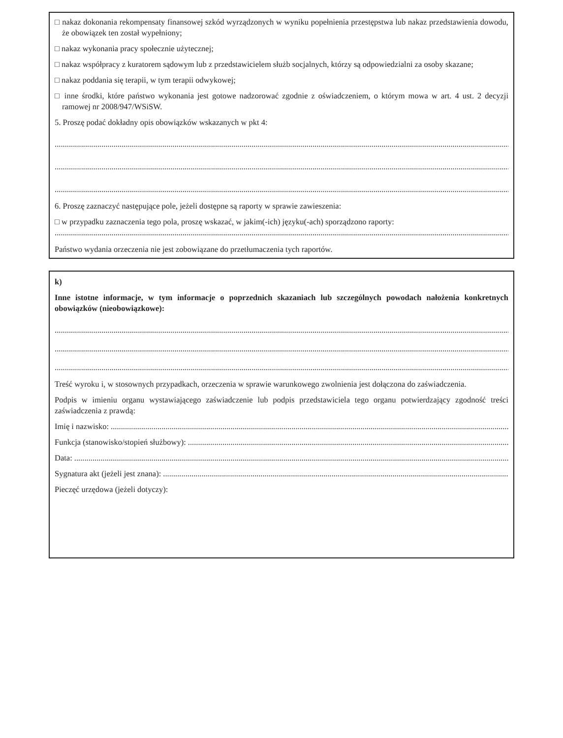□ nakaz dokonania rekompensaty finansowej szkód wyrządzonych w wyniku popełnienia przestępstwa lub nakaz przedstawienia dowodu, że obowiązek ten został wypełniony;
□ nakaz wykonania pracy społecznie użytecznej;
□ nakaz współpracy z kuratorem sądowym lub z przedstawicielem służb socjalnych, którzy są odpowiedzialni za osoby skazane;
□ nakaz poddania się terapii, w tym terapii odwykowej;
□ inne środki, które państwo wykonania jest gotowe nadzorować zgodnie z oświadczeniem, o którym mowa w art. 4 ust. 2 decyzji ramowej nr 2008/947/WSiSW.
5. Proszę podać dokładny opis obowiązków wskazanych w pkt 4:
........................................................................................................................................................................................................................................
........................................................................................................................................................................................................................................
........................................................................................................................................................................................................................................
6. Proszę zaznaczyć następujące pole, jeżeli dostępne są raporty w sprawie zawieszenia:
□ w przypadku zaznaczenia tego pola, proszę wskazać, w jakim(-ich) języku(-ach) sporządzono raporty:
........................................................................................................................................................................................................................................
Państwo wydania orzeczenia nie jest zobowiązane do przetłumaczenia tych raportów.
k)
Inne istotne informacje, w tym informacje o poprzednich skazaniach lub szczególnych powodach nałożenia konkretnych obowiązków (nieobowiązkowe):
........................................................................................................................................................................................................................................
........................................................................................................................................................................................................................................
........................................................................................................................................................................................................................................
Treść wyroku i, w stosownych przypadkach, orzeczenia w sprawie warunkowego zwolnienia jest dołączona do zaświadczenia.
Podpis w imieniu organu wystawiającego zaświadczenie lub podpis przedstawiciela tego organu potwierdzający zgodność treści zaświadczenia z prawdą:
Imię i nazwisko: ..............................................................................................................................................................................................................
Funkcja (stanowisko/stopień służbowy): ..........................................................................................................................................................................
Data: ..................................................................................................................................................................................................................................
Sygnatura akt (jeżeli jest znana): ....................................................................................................................................................................................
Pieczęć urzędowa (jeżeli dotyczy):